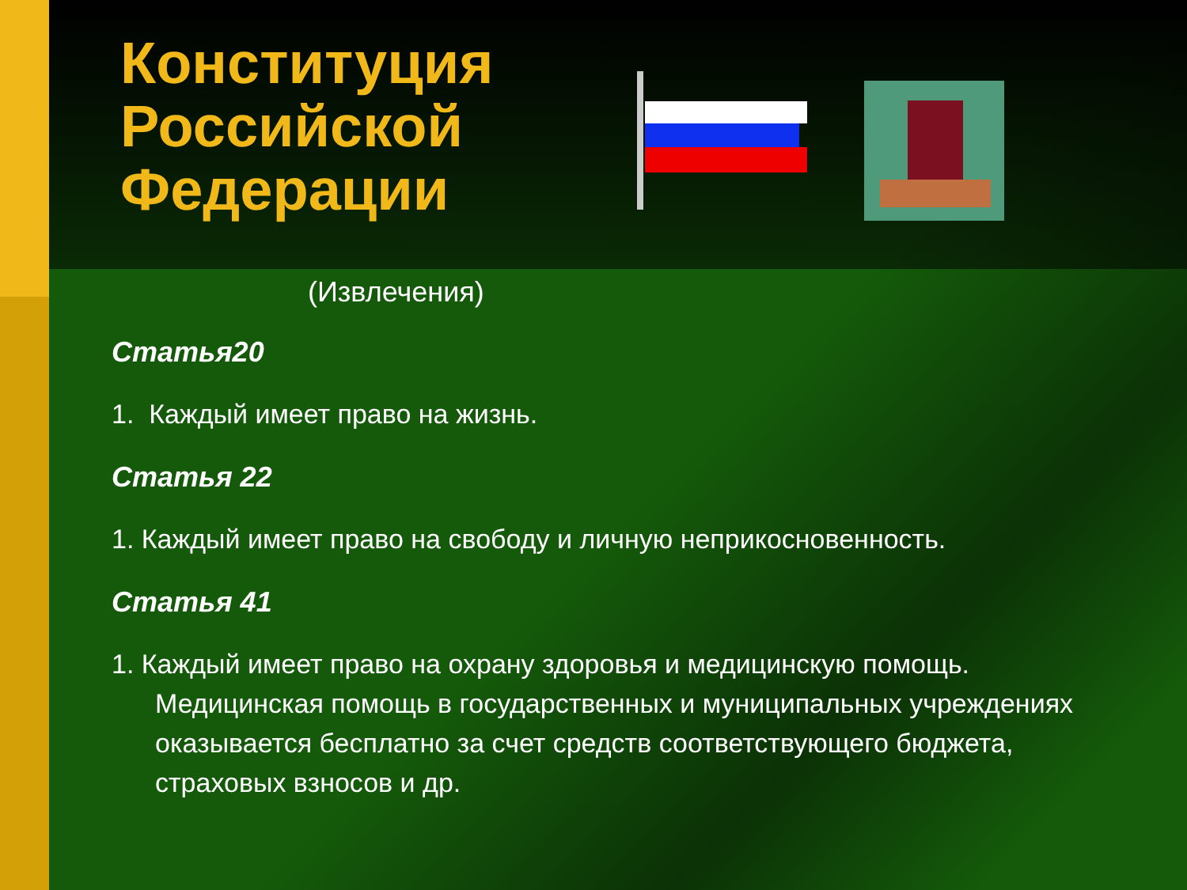Конституция Российской Федерации
(Извлечения)
Статья20
1. Каждый имеет право на жизнь.
Статья 22
1. Каждый имеет право на свободу и личную неприкосновенность.
Статья 41
1. Каждый имеет право на охрану здоровья и медицинскую помощь. Медицинская помощь в государственных и муниципальных учреждениях оказывается бесплатно за счет средств соответствующего бюджета, страховых взносов и др.